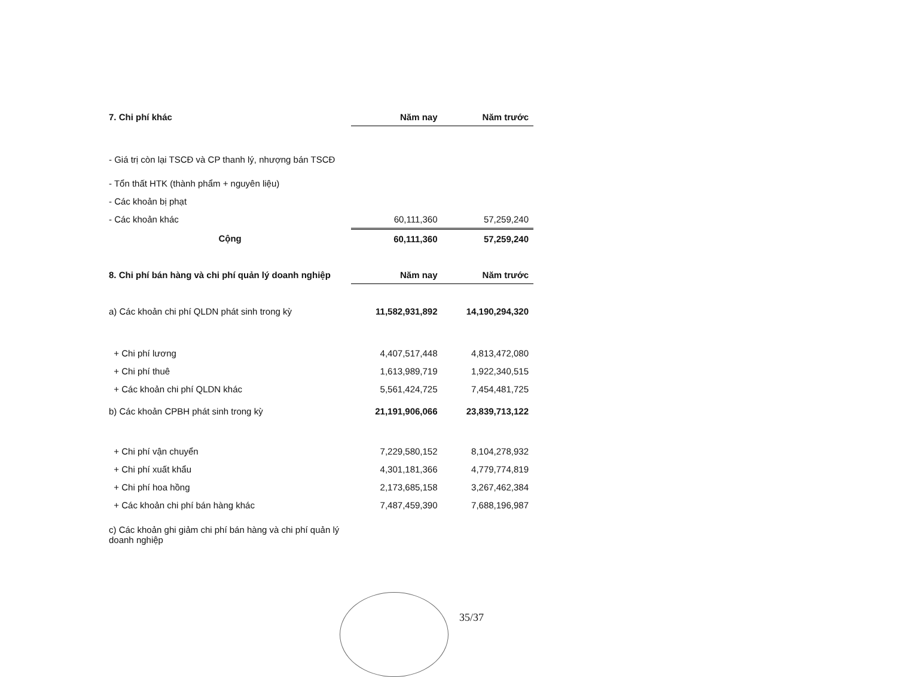| 7. Chi phí khác | Năm nay | Năm trước |
| - Giá trị còn lại TSCĐ và CP thanh lý, nhượng bán TSCĐ | | |
| - Tổn thất HTK (thành phẩm + nguyên liệu) | | |
| - Các khoản bị phạt | | |
| - Các khoản khác | 60,111,360 | 57,259,240 |
| Cộng | 60,111,360 | 57,259,240 |
| 8. Chi phí bán hàng và chi phí quản lý doanh nghiệp | Năm nay | Năm trước |
| a) Các khoản chi phí QLDN phát sinh trong kỳ | 11,582,931,892 | 14,190,294,320 |
| + Chi phí lương | 4,407,517,448 | 4,813,472,080 |
| + Chi phí thuê | 1,613,989,719 | 1,922,340,515 |
| + Các khoản chi phí QLDN khác | 5,561,424,725 | 7,454,481,725 |
| b) Các khoản CPBH phát sinh trong kỳ | 21,191,906,066 | 23,839,713,122 |
| + Chi phí vận chuyển | 7,229,580,152 | 8,104,278,932 |
| + Chi phí xuất khẩu | 4,301,181,366 | 4,779,774,819 |
| + Chi phí hoa hồng | 2,173,685,158 | 3,267,462,384 |
| + Các khoản chi phí bán hàng khác | 7,487,459,390 | 7,688,196,987 |
| c) Các khoản ghi giảm chi phí bán hàng và chi phí quản lý doanh nghiệp | | |
35/37